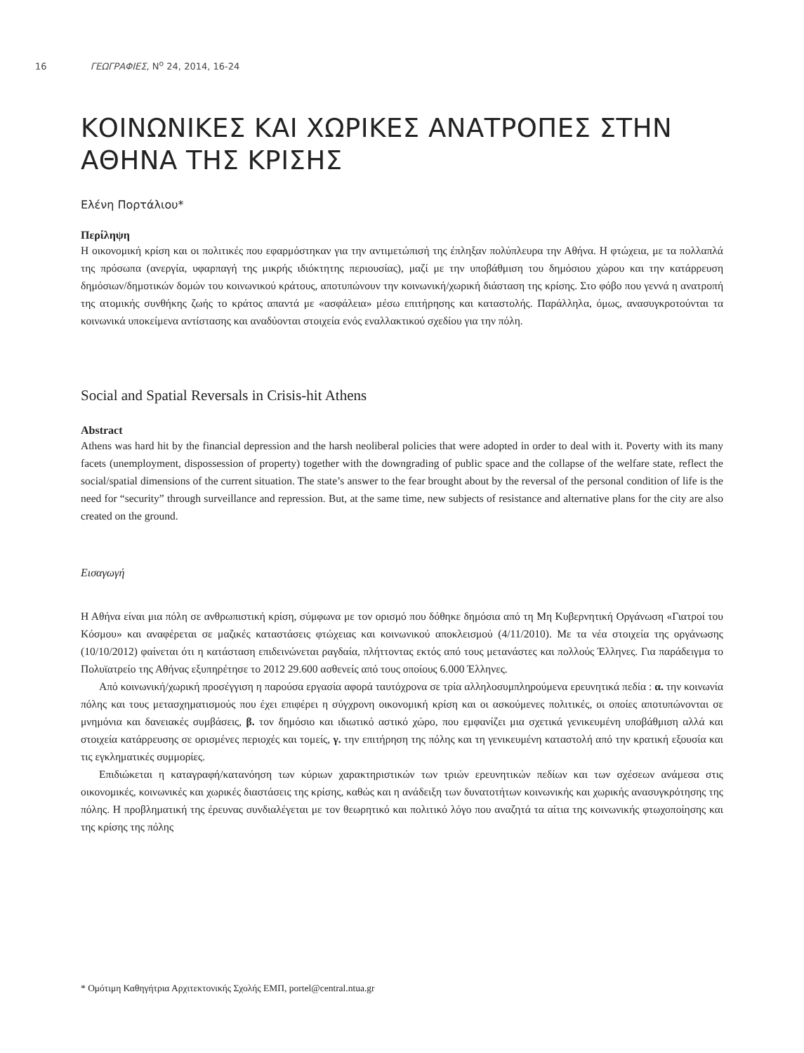16 ΓΕΩΓΡΑΦΙΕΣ, N<sup>o</sup> 24, 2014, 16-24
ΚΟΙΝΩΝΙΚΕΣ ΚΑΙ ΧΩΡΙΚΕΣ ΑΝΑΤΡΟΠΕΣ ΣΤΗΝ ΑΘΗΝΑ ΤΗΣ ΚΡΙΣΗΣ
Ελένη Πορτάλιου*
Περίληψη
Η οικονομική κρίση και οι πολιτικές που εφαρμόστηκαν για την αντιμετώπισή της έπληξαν πολύπλευρα την Αθήνα. Η φτώχεια, με τα πολλαπλά της πρόσωπα (ανεργία, υφαρπαγή της μικρής ιδιόκτητης περιουσίας), μαζί με την υποβάθμιση του δημόσιου χώρου και την κατάρρευση δημόσιων/δημοτικών δομών του κοινωνικού κράτους, αποτυπώνουν την κοινωνική/χωρική διάσταση της κρίσης. Στο φόβο που γεννά η ανατροπή της ατομικής συνθήκης ζωής το κράτος απαντά με «ασφάλεια» μέσω επιτήρησης και καταστολής. Παράλληλα, όμως, ανασυγκροτούνται τα κοινωνικά υποκείμενα αντίστασης και αναδύονται στοιχεία ενός εναλλακτικού σχεδίου για την πόλη.
Social and Spatial Reversals in Crisis-hit Athens
Abstract
Athens was hard hit by the financial depression and the harsh neoliberal policies that were adopted in order to deal with it. Poverty with its many facets (unemployment, dispossession of property) together with the downgrading of public space and the collapse of the welfare state, reflect the social/spatial dimensions of the current situation. The state’s answer to the fear brought about by the reversal of the personal condition of life is the need for “security” through surveillance and repression. But, at the same time, new subjects of resistance and alternative plans for the city are also created on the ground.
Εισαγωγή
Η Αθήνα είναι μια πόλη σε ανθρωπιστική κρίση, σύμφωνα με τον ορισμό που δόθηκε δημόσια από τη Μη Κυβερνητική Οργάνωση «Γιατροί του Κόσμου» και αναφέρεται σε μαζικές καταστάσεις φτώχειας και κοινωνικού αποκλεισμού (4/11/2010). Με τα νέα στοιχεία της οργάνωσης (10/10/2012) φαίνεται ότι η κατάσταση επιδεινώνεται ραγδαία, πλήττοντας εκτός από τους μετανάστες και πολλούς Έλληνες. Για παράδειγμα το Πολυϊατρείο της Αθήνας εξυπηρέτησε το 2012 29.600 ασθενείς από τους οποίους 6.000 Έλληνες.
Από κοινωνική/χωρική προσέγγιση η παρούσα εργασία αφορά ταυτόχρονα σε τρία αλληλοσυμπληρούμενα ερευνητικά πεδία : α. την κοινωνία πόλης και τους μετασχηματισμούς που έχει επιφέρει η σύγχρονη οικονομική κρίση και οι ασκούμενες πολιτικές, οι οποίες αποτυπώνονται σε μνημόνια και δανειακές συμβάσεις, β. τον δημόσιο και ιδιωτικό αστικό χώρο, που εμφανίζει μια σχετικά γενικευμένη υποβάθμιση αλλά και στοιχεία κατάρρευσης σε ορισμένες περιοχές και τομείς, γ. την επιτήρηση της πόλης και τη γενικευμένη καταστολή από την κρατική εξουσία και τις εγκληματικές συμμορίες.
Επιδιώκεται η καταγραφή/κατανόηση των κύριων χαρακτηριστικών των τριών ερευνητικών πεδίων και των σχέσεων ανάμεσα στις οικονομικές, κοινωνικές και χωρικές διαστάσεις της κρίσης, καθώς και η ανάδειξη των δυνατοτήτων κοινωνικής και χωρικής ανασυγκρότησης της πόλης. Η προβληματική της έρευνας συνδιαλέγεται με τον θεωρητικό και πολιτικό λόγο που αναζητά τα αίτια της κοινωνικής φτωχοποίησης και της κρίσης της πόλης
* Ομότιμη Καθηγήτρια Αρχιτεκτονικής Σχολής ΕΜΠ, portel@central.ntua.gr